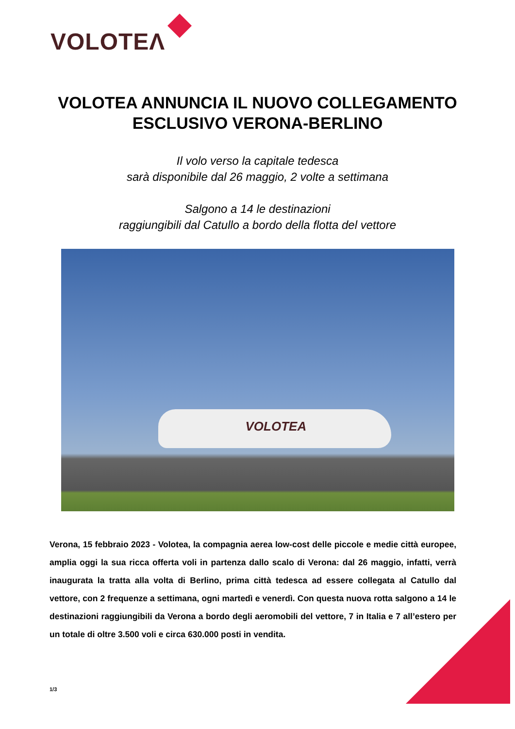VOLOTEΛ
VOLOTEA ANNUNCIA IL NUOVO COLLEGAMENTO
ESCLUSIVO VERONA-BERLINO
Il volo verso la capitale tedesca
sarà disponibile dal 26 maggio, 2 volte a settimana
Salgono a 14 le destinazioni
raggiungibili dal Catullo a bordo della flotta del vettore
VOLOTEA
Verona, 15 febbraio 2023 - Volotea, la compagnia aerea low-cost delle piccole e medie città europee, amplia oggi la sua ricca offerta voli in partenza dallo scalo di Verona: dal 26 maggio, infatti, verrà inaugurata la tratta alla volta di Berlino, prima città tedesca ad essere collegata al Catullo dal vettore, con 2 frequenze a settimana, ogni martedì e venerdì. Con questa nuova rotta salgono a 14 le destinazioni raggiungibili da Verona a bordo degli aeromobili del vettore, 7 in Italia e 7 all’estero per un totale di oltre 3.500 voli e circa 630.000 posti in vendita.
1/3